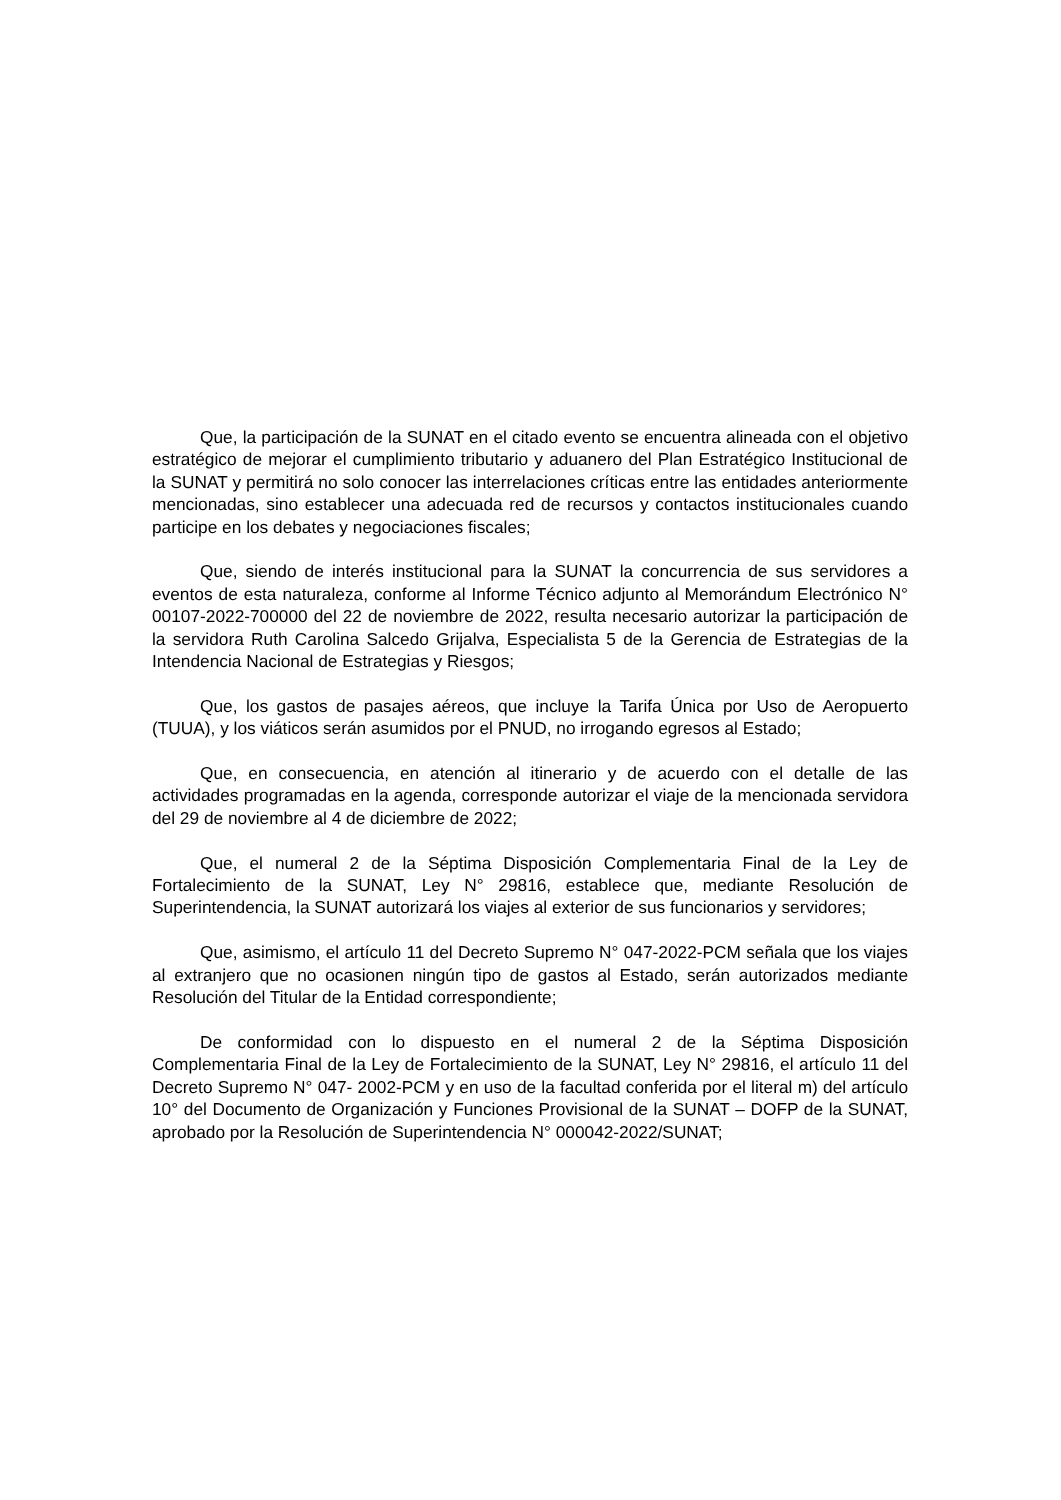Que, la participación de la SUNAT en el citado evento se encuentra alineada con el objetivo estratégico de mejorar el cumplimiento tributario y aduanero del Plan Estratégico Institucional de la SUNAT y permitirá no solo conocer las interrelaciones críticas entre las entidades anteriormente mencionadas, sino establecer una adecuada red de recursos y contactos institucionales cuando participe en los debates y negociaciones fiscales;
Que, siendo de interés institucional para la SUNAT la concurrencia de sus servidores a eventos de esta naturaleza, conforme al Informe Técnico adjunto al Memorándum Electrónico N° 00107-2022-700000 del 22 de noviembre de 2022, resulta necesario autorizar la participación de la servidora Ruth Carolina Salcedo Grijalva, Especialista 5 de la Gerencia de Estrategias de la Intendencia Nacional de Estrategias y Riesgos;
Que, los gastos de pasajes aéreos, que incluye la Tarifa Única por Uso de Aeropuerto (TUUA), y los viáticos serán asumidos por el PNUD, no irrogando egresos al Estado;
Que, en consecuencia, en atención al itinerario y de acuerdo con el detalle de las actividades programadas en la agenda, corresponde autorizar el viaje de la mencionada servidora del 29 de noviembre al 4 de diciembre de 2022;
Que, el numeral 2 de la Séptima Disposición Complementaria Final de la Ley de Fortalecimiento de la SUNAT, Ley N° 29816, establece que, mediante Resolución de Superintendencia, la SUNAT autorizará los viajes al exterior de sus funcionarios y servidores;
Que, asimismo, el artículo 11 del Decreto Supremo N° 047-2022-PCM señala que los viajes al extranjero que no ocasionen ningún tipo de gastos al Estado, serán autorizados mediante Resolución del Titular de la Entidad correspondiente;
De conformidad con lo dispuesto en el numeral 2 de la Séptima Disposición Complementaria Final de la Ley de Fortalecimiento de la SUNAT, Ley N° 29816, el artículo 11 del Decreto Supremo N° 047- 2002-PCM y en uso de la facultad conferida por el literal m) del artículo 10° del Documento de Organización y Funciones Provisional de la SUNAT – DOFP de la SUNAT, aprobado por la Resolución de Superintendencia N° 000042-2022/SUNAT;